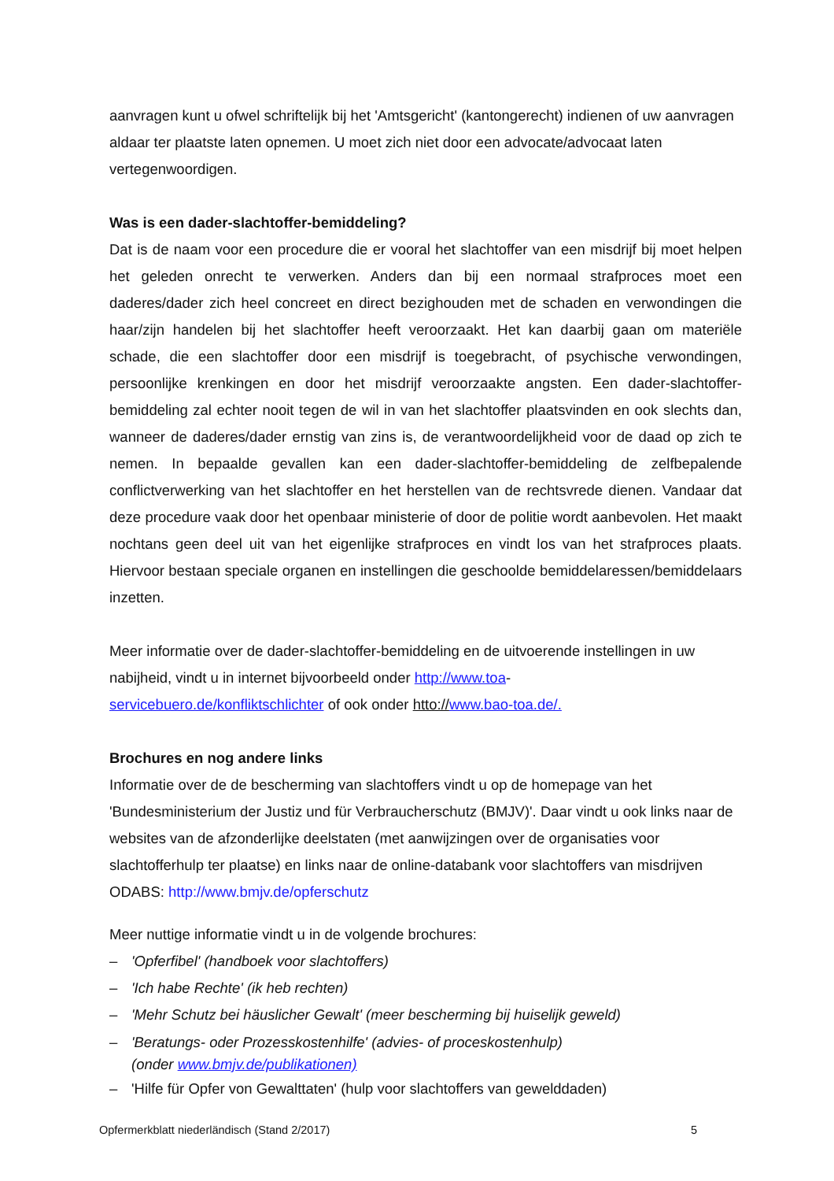aanvragen kunt u ofwel schriftelijk bij het 'Amtsgericht' (kantongerecht) indienen of uw aanvragen aldaar ter plaatste laten opnemen. U moet zich niet door een advocate/advocaat laten vertegenwoordigen.
Was is een dader-slachtoffer-bemiddeling?
Dat is de naam voor een procedure die er vooral het slachtoffer van een misdrijf bij moet helpen het geleden onrecht te verwerken. Anders dan bij een normaal strafproces moet een daderes/dader zich heel concreet en direct bezighouden met de schaden en verwondingen die haar/zijn handelen bij het slachtoffer heeft veroorzaakt. Het kan daarbij gaan om materiële schade, die een slachtoffer door een misdrijf is toegebracht, of psychische verwondingen, persoonlijke krenkingen en door het misdrijf veroorzaakte angsten. Een dader-slachtoffer-bemiddeling zal echter nooit tegen de wil in van het slachtoffer plaatsvinden en ook slechts dan, wanneer de daderes/dader ernstig van zins is, de verantwoordelijkheid voor de daad op zich te nemen. In bepaalde gevallen kan een dader-slachtoffer-bemiddeling de zelfbepalende conflictverwerking van het slachtoffer en het herstellen van de rechtsvrede dienen. Vandaar dat deze procedure vaak door het openbaar ministerie of door de politie wordt aanbevolen. Het maakt nochtans geen deel uit van het eigenlijke strafproces en vindt los van het strafproces plaats. Hiervoor bestaan speciale organen en instellingen die geschoolde bemiddelaressen/bemiddelaars inzetten.
Meer informatie over de dader-slachtoffer-bemiddeling en de uitvoerende instellingen in uw nabijheid, vindt u in internet bijvoorbeeld onder http://www.toa-
servicebuero.de/konfliktschlichter of ook onder htto://www.bao-toa.de/.
Brochures en nog andere links
Informatie over de de bescherming van slachtoffers vindt u op de homepage van het 'Bundesministerium der Justiz und für Verbraucherschutz (BMJV)'. Daar vindt u ook links naar de websites van de afzonderlijke deelstaten (met aanwijzingen over de organisaties voor slachtofferhulp ter plaatse) en links naar de online-databank voor slachtoffers van misdrijven ODABS: http://www.bmjv.de/opferschutz
Meer nuttige informatie vindt u in de volgende brochures:
– 'Opferfibel' (handboek voor slachtoffers)
– 'Ich habe Rechte' (ik heb rechten)
– 'Mehr Schutz bei häuslicher Gewalt' (meer bescherming bij huiselijk geweld)
– 'Beratungs- oder Prozesskostenhilfe' (advies- of proceskostenhulp)
(onder www.bmjv.de/publikationen)
– 'Hilfe für Opfer von Gewalttaten' (hulp voor slachtoffers van gewelddaden)
Opfermerkblatt niederländisch (Stand 2/2017) 5